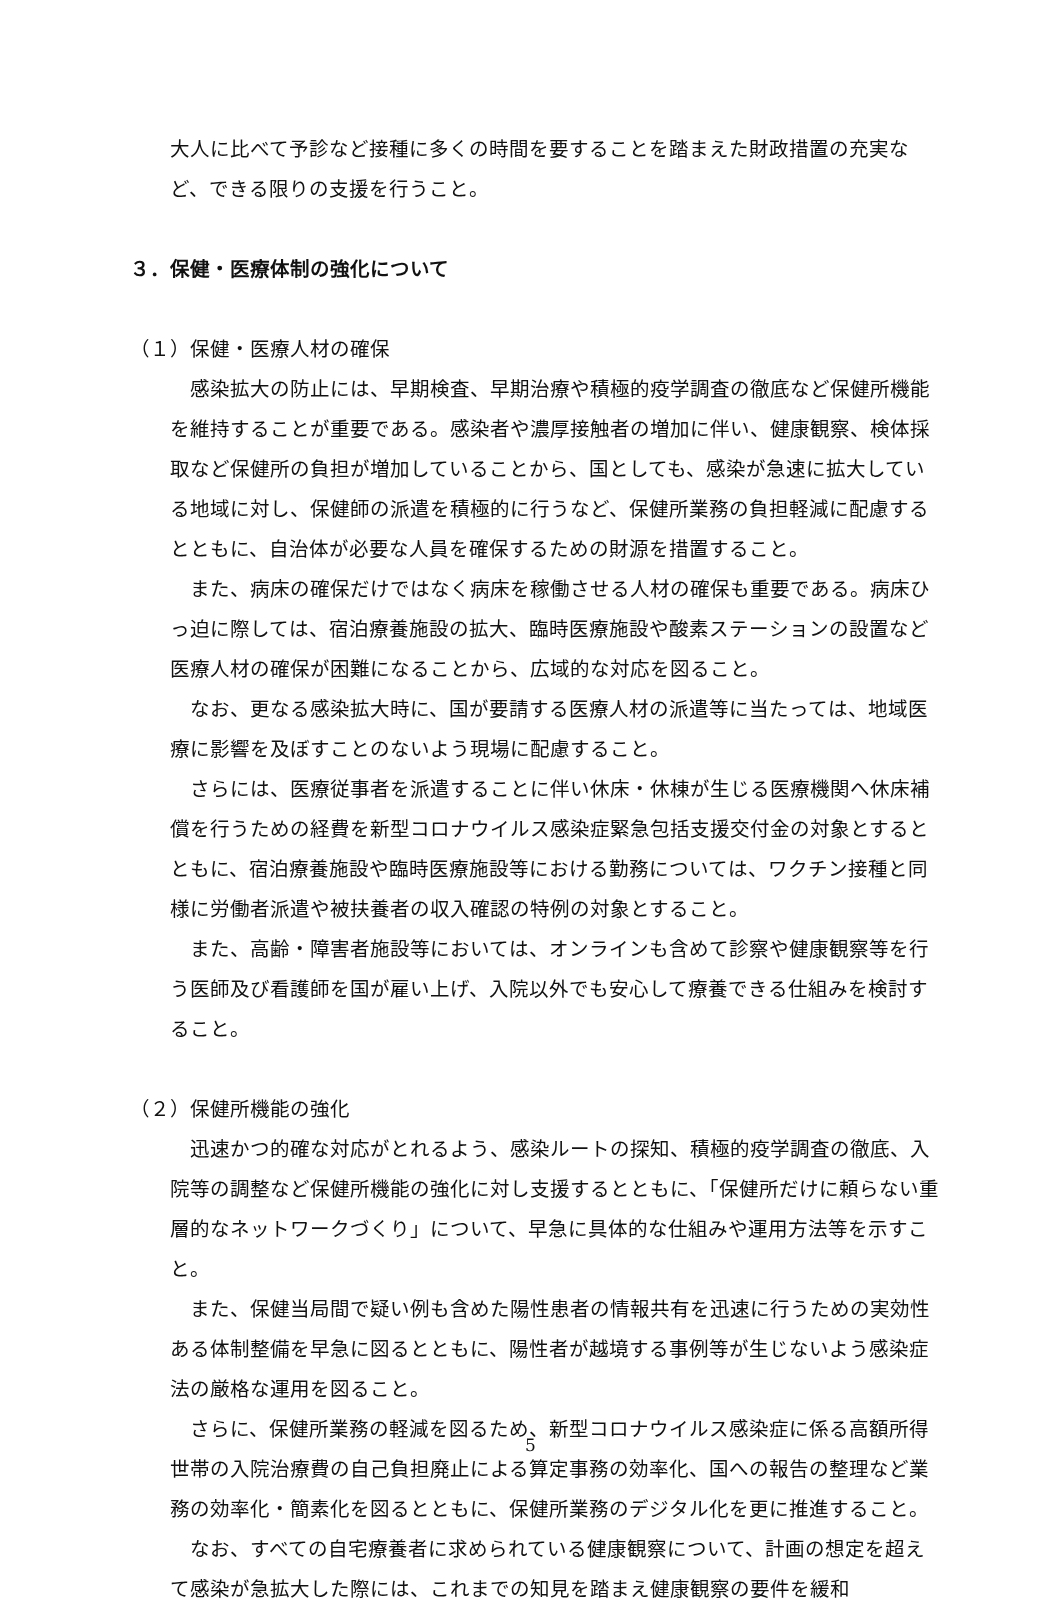大人に比べて予診など接種に多くの時間を要することを踏まえた財政措置の充実など、できる限りの支援を行うこと。
３．保健・医療体制の強化について
（１）保健・医療人材の確保
感染拡大の防止には、早期検査、早期治療や積極的疫学調査の徹底など保健所機能を維持することが重要である。感染者や濃厚接触者の増加に伴い、健康観察、検体採取など保健所の負担が増加していることから、国としても、感染が急速に拡大している地域に対し、保健師の派遣を積極的に行うなど、保健所業務の負担軽減に配慮するとともに、自治体が必要な人員を確保するための財源を措置すること。
また、病床の確保だけではなく病床を稼働させる人材の確保も重要である。病床ひっ迫に際しては、宿泊療養施設の拡大、臨時医療施設や酸素ステーションの設置など医療人材の確保が困難になることから、広域的な対応を図ること。
なお、更なる感染拡大時に、国が要請する医療人材の派遣等に当たっては、地域医療に影響を及ぼすことのないよう現場に配慮すること。
さらには、医療従事者を派遣することに伴い休床・休棟が生じる医療機関へ休床補償を行うための経費を新型コロナウイルス感染症緊急包括支援交付金の対象とするとともに、宿泊療養施設や臨時医療施設等における勤務については、ワクチン接種と同様に労働者派遣や被扶養者の収入確認の特例の対象とすること。
また、高齢・障害者施設等においては、オンラインも含めて診察や健康観察等を行う医師及び看護師を国が雇い上げ、入院以外でも安心して療養できる仕組みを検討すること。
（２）保健所機能の強化
迅速かつ的確な対応がとれるよう、感染ルートの探知、積極的疫学調査の徹底、入院等の調整など保健所機能の強化に対し支援するとともに、「保健所だけに頼らない重層的なネットワークづくり」について、早急に具体的な仕組みや運用方法等を示すこと。
また、保健当局間で疑い例も含めた陽性患者の情報共有を迅速に行うための実効性ある体制整備を早急に図るとともに、陽性者が越境する事例等が生じないよう感染症法の厳格な運用を図ること。
さらに、保健所業務の軽減を図るため、新型コロナウイルス感染症に係る高額所得世帯の入院治療費の自己負担廃止による算定事務の効率化、国への報告の整理など業務の効率化・簡素化を図るとともに、保健所業務のデジタル化を更に推進すること。
なお、すべての自宅療養者に求められている健康観察について、計画の想定を超えて感染が急拡大した際には、これまでの知見を踏まえ健康観察の要件を緩和
5